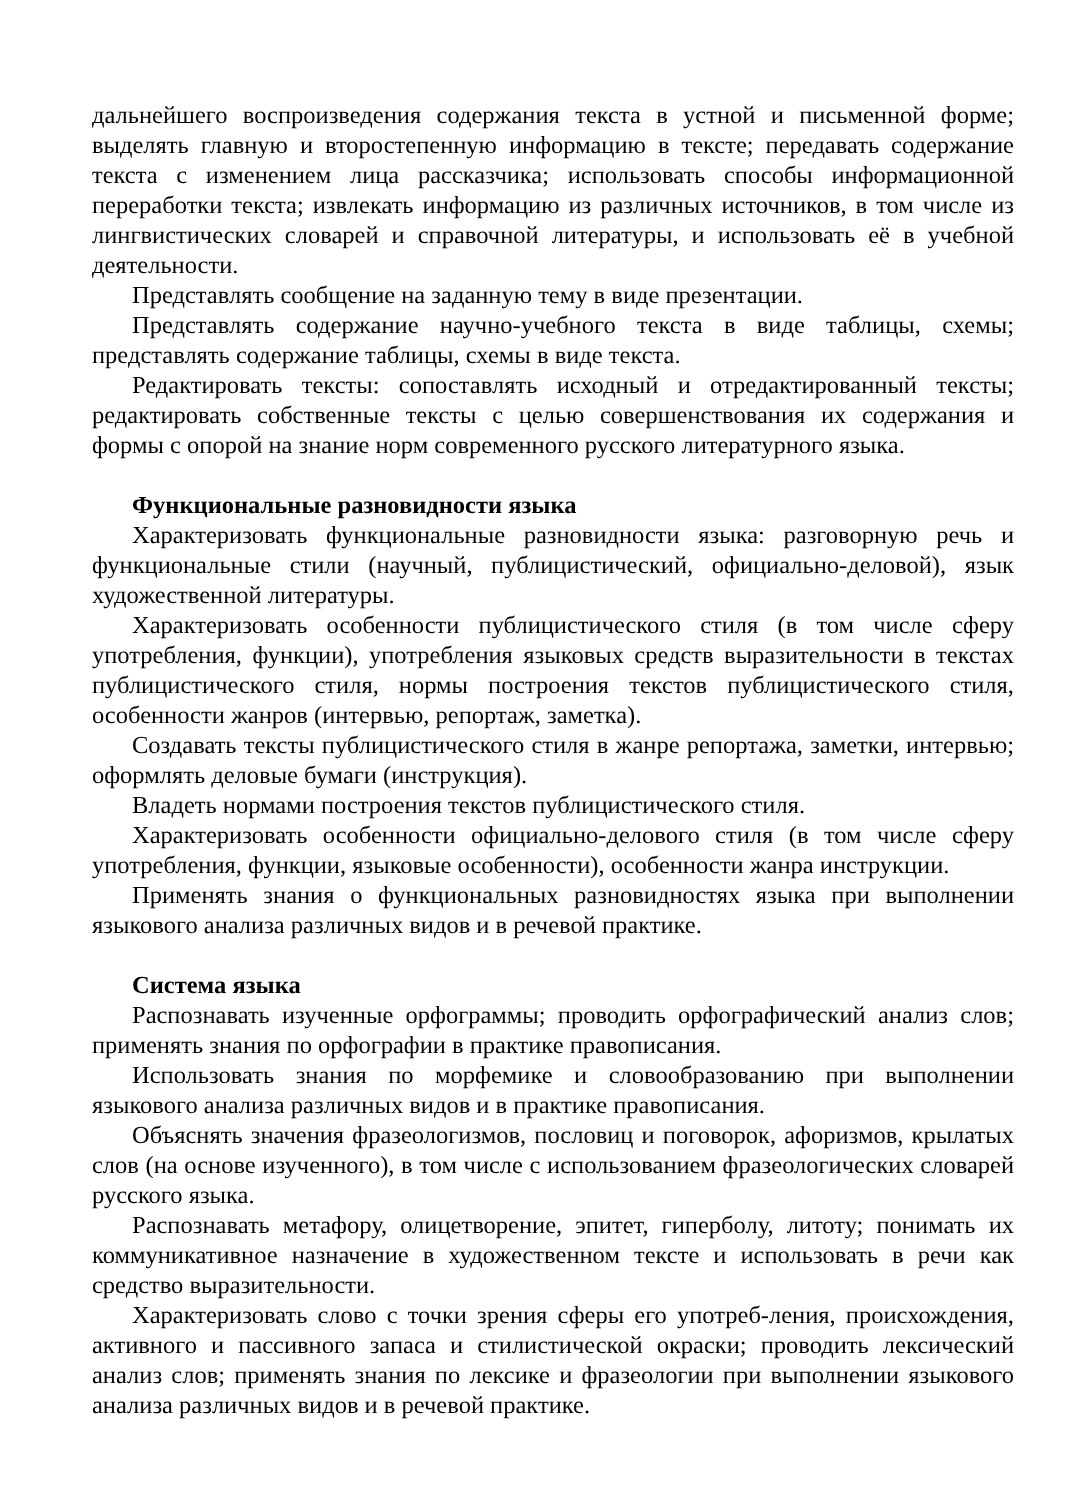дальнейшего воспроизведения содержания текста в устной и письменной форме; выделять главную и второстепенную информацию в тексте; передавать содержание текста с изменением лица рассказчика; использовать способы информационной переработки текста; извлекать информацию из различных источников, в том числе из лингвистических словарей и справочной литературы, и использовать её в учебной деятельности.
Представлять сообщение на заданную тему в виде презентации.
Представлять содержание научно-учебного текста в виде таблицы, схемы; представлять содержание таблицы, схемы в виде текста.
Редактировать тексты: сопоставлять исходный и отредактированный тексты; редактировать собственные тексты с целью совершенствования их содержания и формы с опорой на знание норм современного русского литературного языка.
Функциональные разновидности языка
Характеризовать функциональные разновидности языка: разговорную речь и функциональные стили (научный, публицистический, официально-деловой), язык художественной литературы.
Характеризовать особенности публицистического стиля (в том числе сферу употребления, функции), употребления языковых средств выразительности в текстах публицистического стиля, нормы построения текстов публицистического стиля, особенности жанров (интервью, репортаж, заметка).
Создавать тексты публицистического стиля в жанре репортажа, заметки, интервью; оформлять деловые бумаги (инструкция).
Владеть нормами построения текстов публицистического стиля.
Характеризовать особенности официально-делового стиля (в том числе сферу употребления, функции, языковые особенности), особенности жанра инструкции.
Применять знания о функциональных разновидностях языка при выполнении языкового анализа различных видов и в речевой практике.
Система языка
Распознавать изученные орфограммы; проводить орфографический анализ слов; применять знания по орфографии в практике правописания.
Использовать знания по морфемике и словообразованию при выполнении языкового анализа различных видов и в практике правописания.
Объяснять значения фразеологизмов, пословиц и поговорок, афоризмов, крылатых слов (на основе изученного), в том числе с использованием фразеологических словарей русского языка.
Распознавать метафору, олицетворение, эпитет, гиперболу, литоту; понимать их коммуникативное назначение в художественном тексте и использовать в речи как средство выразительности.
Характеризовать слово с точки зрения сферы его употреб-ления, происхождения, активного и пассивного запаса и стилистической окраски; проводить лексический анализ слов; применять знания по лексике и фразеологии при выполнении языкового анализа различных видов и в речевой практике.